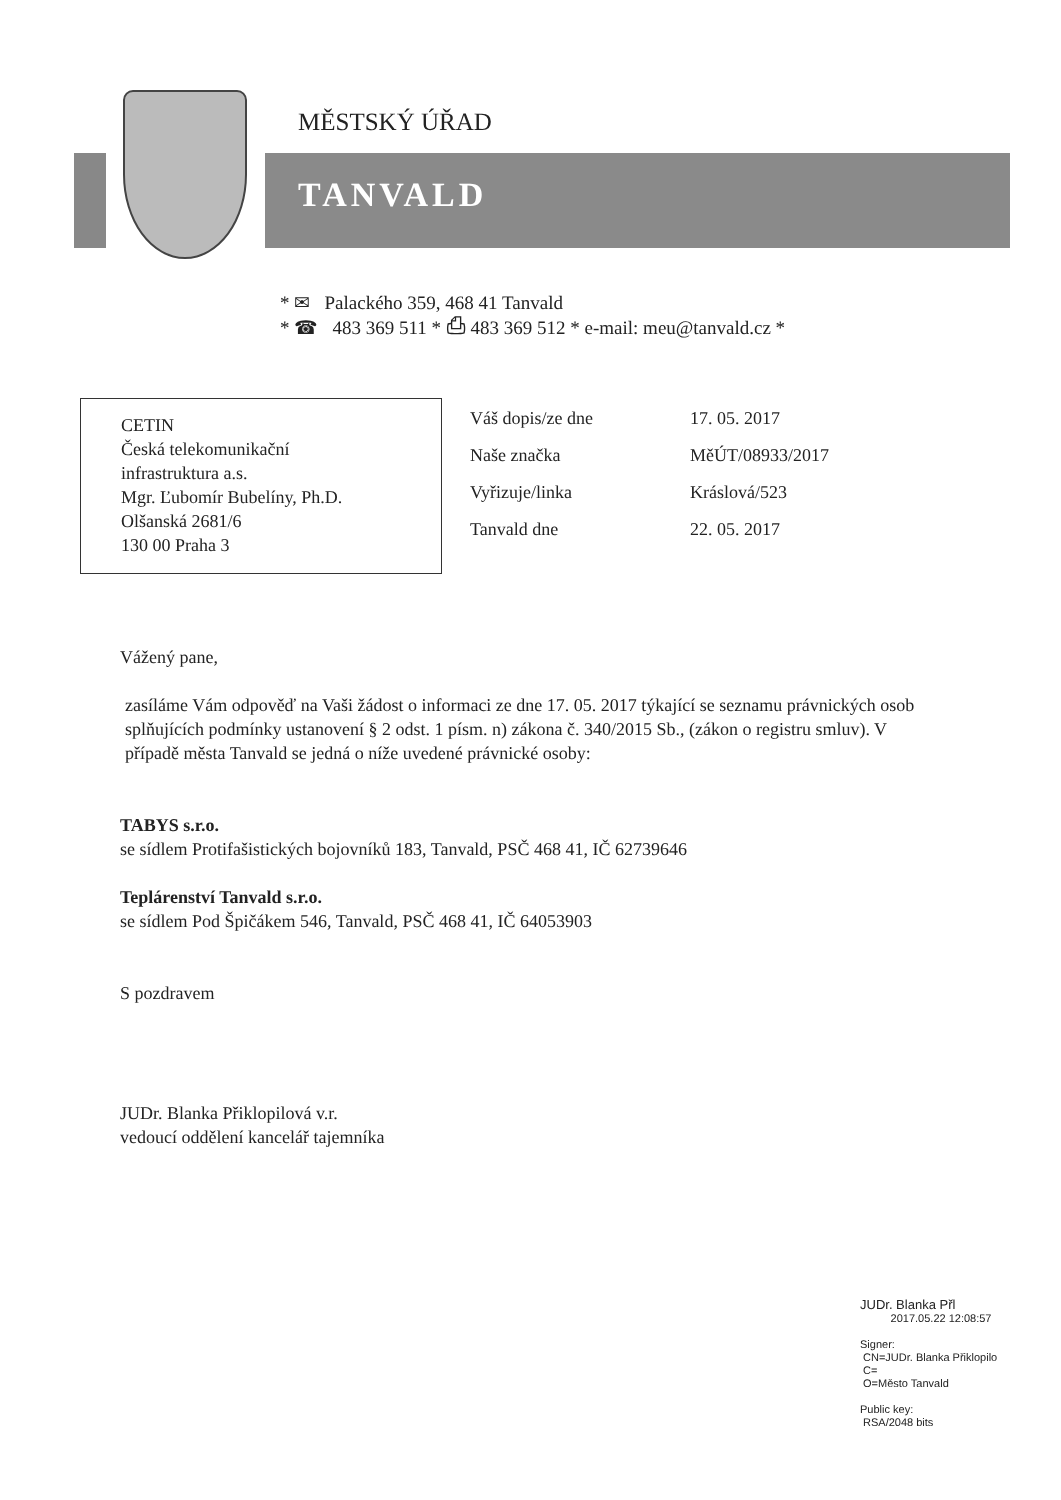MĚSTSKÝ ÚŘAD
TANVALD
* ✉ Palackého 359, 468 41 Tanvald
* ☎ 483 369 511 * ⎙ 483 369 512 * e-mail: meu@tanvald.cz *
CETIN
Česká telekomunikační
infrastruktura a.s.
Mgr. Ľubomír Bubelíny, Ph.D.
Olšanská 2681/6
130 00 Praha 3
Váš dopis/ze dne 17. 05. 2017
Naše značka MěÚT/08933/2017
Vyřizuje/linka Kráslová/523
Tanvald dne 22. 05. 2017
Vážený pane,
zasíláme Vám odpověď na Vaši žádost o informaci ze dne 17. 05. 2017 týkající se seznamu právnických osob splňujících podmínky ustanovení § 2 odst. 1 písm. n) zákona č. 340/2015 Sb., (zákon o registru smluv). V případě města Tanvald se jedná o níže uvedené právnické osoby:
TABYS s.r.o.
se sídlem Protifašistických bojovníků 183, Tanvald, PSČ 468 41, IČ 62739646
Teplárenství Tanvald s.r.o.
se sídlem Pod Špičákem 546, Tanvald, PSČ 468 41, IČ 64053903
S pozdravem
JUDr. Blanka Přiklopilová v.r.
vedoucí oddělení kancelář tajemníka
JUDr. Blanka Přl
2017.05.22 12:08:57
Signer:
CN=JUDr. Blanka Přiklopilo
C=
O=Město Tanvald
Public key:
RSA/2048 bits